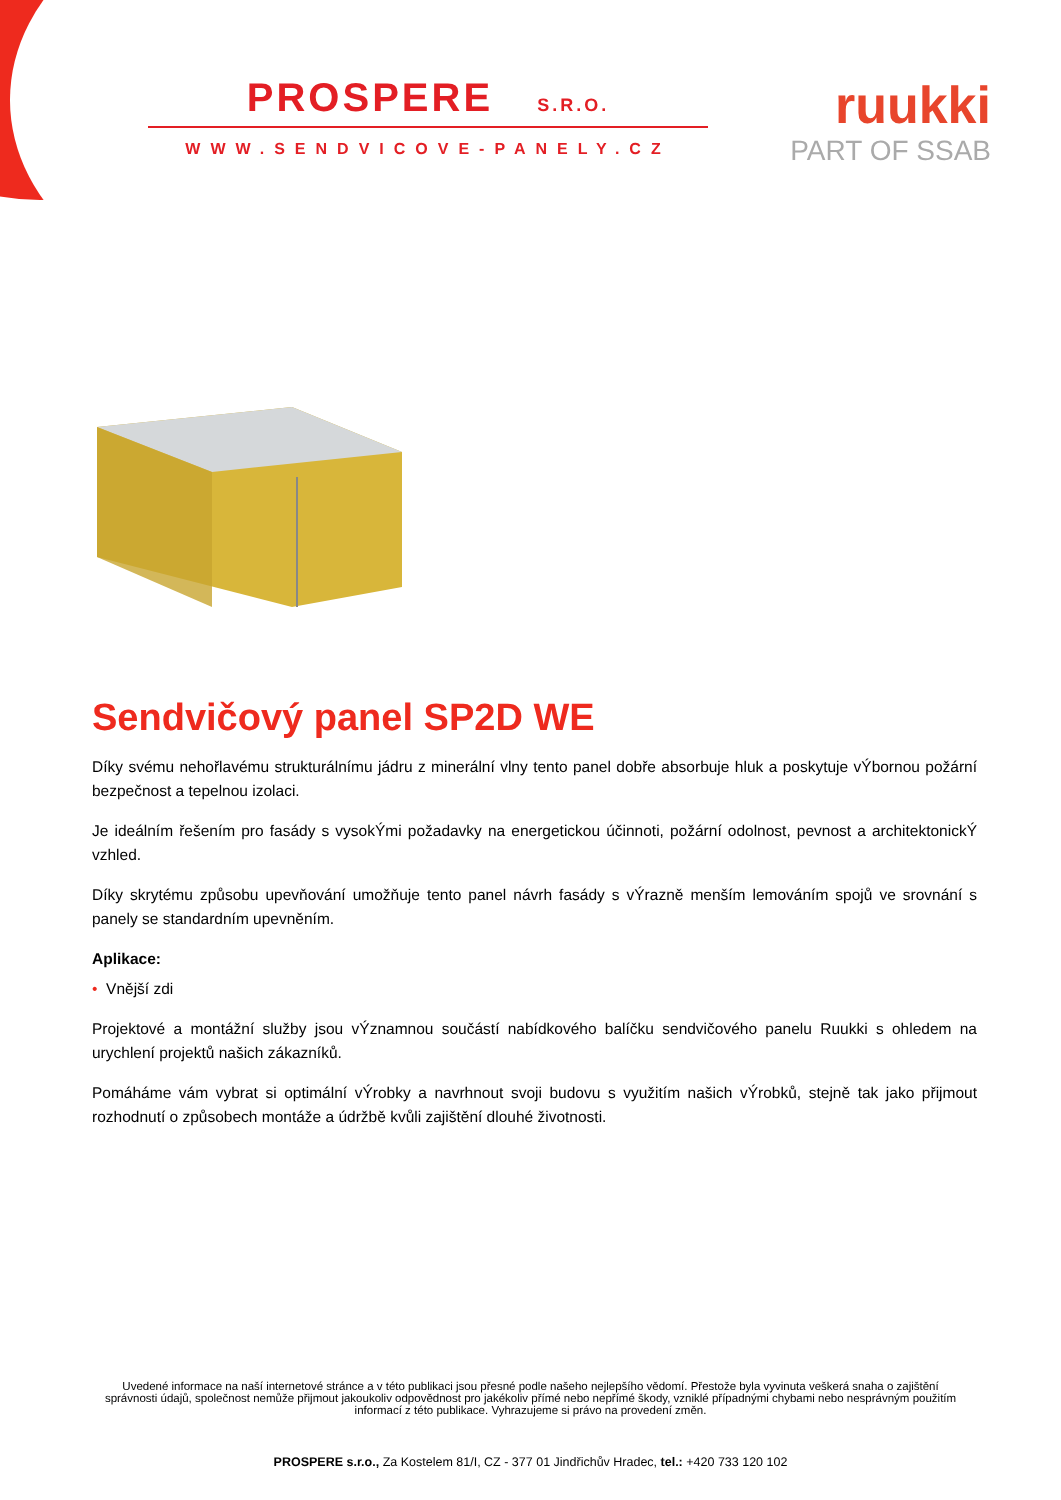PROSPERE S.R.O.
WWW.SENDVICOVE-PANELY.CZ
ruukki
PART OF SSAB
Sendvičový panel SP2D WE
Díky svému nehořlavému strukturálnímu jádru z minerální vlny tento panel dobře absorbuje hluk a poskytuje vÝbornou požární bezpečnost a tepelnou izolaci.
Je ideálním řešením pro fasády s vysokÝmi požadavky na energetickou účinnoti, požární odolnost, pevnost a architektonickÝ vzhled.
Díky skrytému způsobu upevňování umožňuje tento panel návrh fasády s vÝrazně menším lemováním spojů ve srovnání s panely se standardním upevněním.
Aplikace:
• Vnější zdi
Projektové a montážní služby jsou vÝznamnou součástí nabídkového balíčku sendvičového panelu Ruukki s ohledem na urychlení projektů našich zákazníků.
Pomáháme vám vybrat si optimální vÝrobky a navrhnout svoji budovu s využitím našich vÝrobků, stejně tak jako přijmout rozhodnutí o způsobech montáže a údržbě kvůli zajištění dlouhé životnosti.
Uvedené informace na naší internetové stránce a v této publikaci jsou přesné podle našeho nejlepšího vědomí. Přestože byla vyvinuta veškerá snaha o zajištění správnosti údajů, společnost nemůže přijmout jakoukoliv odpovědnost pro jakékoliv přímé nebo nepřímé škody, vzniklé případnými chybami nebo nesprávným použitím informací z této publikace. Vyhrazujeme si právo na provedení změn.
PROSPERE s.r.o., Za Kostelem 81/I, CZ - 377 01 Jindřichův Hradec, tel.: +420 733 120 102